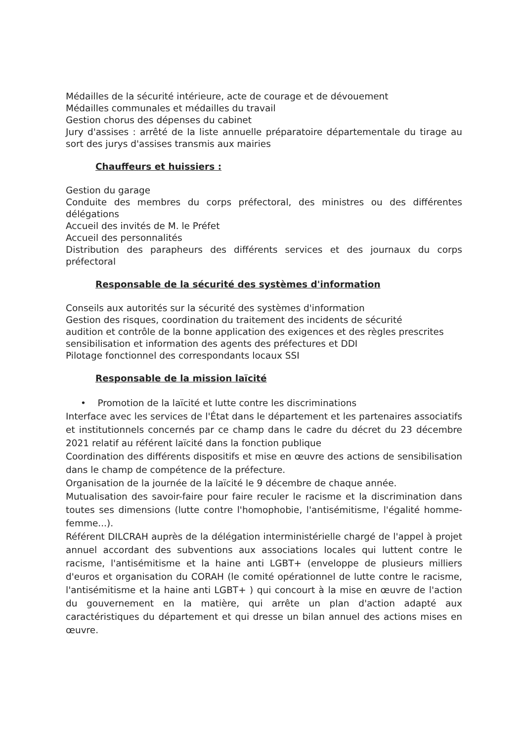Médailles de la sécurité intérieure, acte de courage et de dévouement
Médailles communales et médailles du travail
Gestion chorus des dépenses du cabinet
Jury d'assises : arrêté de la liste annuelle préparatoire départementale du tirage au sort des jurys d'assises transmis aux mairies
Chauffeurs et huissiers :
Gestion du garage
Conduite des membres du corps préfectoral, des ministres ou des différentes délégations
Accueil des invités de M. le Préfet
Accueil des personnalités
Distribution des parapheurs des différents services et des journaux du corps préfectoral
Responsable de la sécurité des systèmes d'information
Conseils aux autorités sur la sécurité des systèmes d'information
Gestion des risques, coordination du traitement des incidents de sécurité
audition et contrôle de la bonne application des exigences et des règles prescrites
sensibilisation et information des agents des préfectures et DDI
Pilotage fonctionnel des correspondants locaux SSI
Responsable de la mission laïcité
• Promotion de la laïcité et lutte contre les discriminations
Interface avec les services de l'État dans le département et les partenaires associatifs et institutionnels concernés par ce champ dans le cadre du décret du 23 décembre 2021 relatif au référent laïcité dans la fonction publique
Coordination des différents dispositifs et mise en œuvre des actions de sensibilisation dans le champ de compétence de la préfecture.
Organisation de la journée de la laïcité le 9 décembre de chaque année.
Mutualisation des savoir-faire pour faire reculer le racisme et la discrimination dans toutes ses dimensions (lutte contre l'homophobie, l'antisémitisme, l'égalité homme-femme...).
Référent DILCRAH auprès de la délégation interministérielle chargé de l'appel à projet annuel accordant des subventions aux associations locales qui luttent contre le racisme, l'antisémitisme et la haine anti LGBT+ (enveloppe de plusieurs milliers d'euros et organisation du CORAH (le comité opérationnel de lutte contre le racisme, l'antisémitisme et la haine anti LGBT+ ) qui concourt à la mise en œuvre de l'action du gouvernement en la matière, qui arrête un plan d'action adapté aux caractéristiques du département et qui dresse un bilan annuel des actions mises en œuvre.